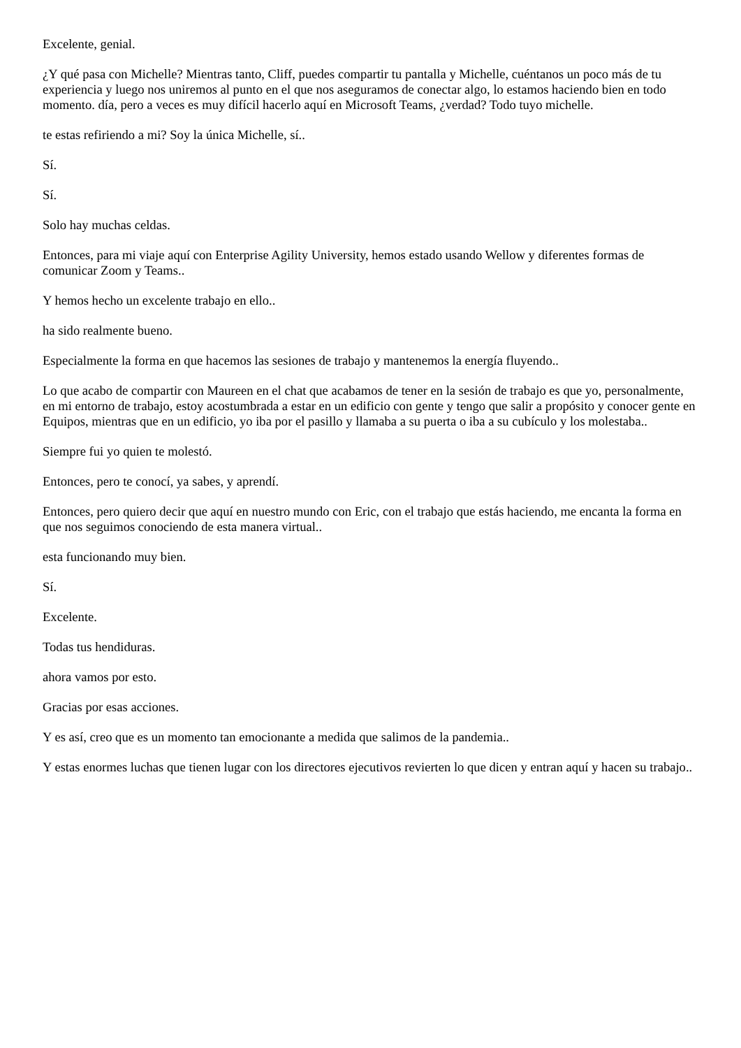Excelente, genial.
¿Y qué pasa con Michelle? Mientras tanto, Cliff, puedes compartir tu pantalla y Michelle, cuéntanos un poco más de tu experiencia y luego nos uniremos al punto en el que nos aseguramos de conectar algo, lo estamos haciendo bien en todo momento. día, pero a veces es muy difícil hacerlo aquí en Microsoft Teams, ¿verdad? Todo tuyo michelle.
te estas refiriendo a mi? Soy la única Michelle, sí..
Sí.
Sí.
Solo hay muchas celdas.
Entonces, para mi viaje aquí con Enterprise Agility University, hemos estado usando Wellow y diferentes formas de comunicar Zoom y Teams..
Y hemos hecho un excelente trabajo en ello..
ha sido realmente bueno.
Especialmente la forma en que hacemos las sesiones de trabajo y mantenemos la energía fluyendo..
Lo que acabo de compartir con Maureen en el chat que acabamos de tener en la sesión de trabajo es que yo, personalmente, en mi entorno de trabajo, estoy acostumbrada a estar en un edificio con gente y tengo que salir a propósito y conocer gente en Equipos, mientras que en un edificio, yo iba por el pasillo y llamaba a su puerta o iba a su cubículo y los molestaba..
Siempre fui yo quien te molestó.
Entonces, pero te conocí, ya sabes, y aprendí.
Entonces, pero quiero decir que aquí en nuestro mundo con Eric, con el trabajo que estás haciendo, me encanta la forma en que nos seguimos conociendo de esta manera virtual..
esta funcionando muy bien.
Sí.
Excelente.
Todas tus hendiduras.
ahora vamos por esto.
Gracias por esas acciones.
Y es así, creo que es un momento tan emocionante a medida que salimos de la pandemia..
Y estas enormes luchas que tienen lugar con los directores ejecutivos revierten lo que dicen y entran aquí y hacen su trabajo..